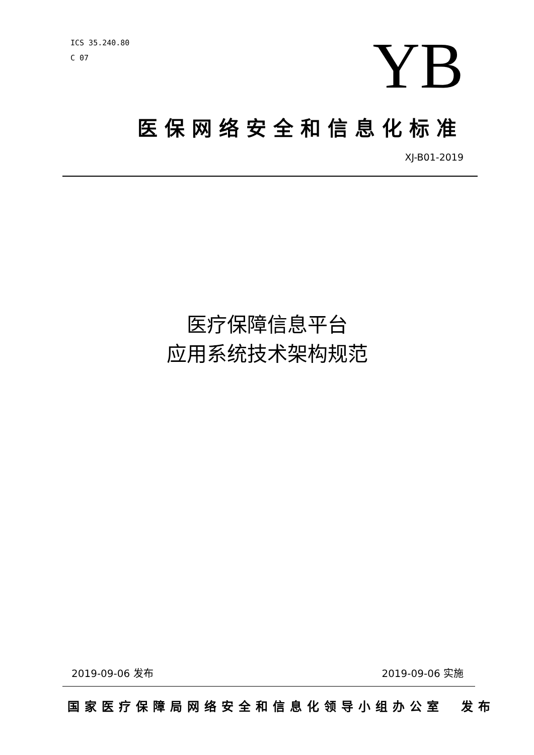ICS 35.240.80
C 07
YB
医保网络安全和信息化标准
XJ-B01-2019
医疗保障信息平台
应用系统技术架构规范
2019-09-06 发布 2019-09-06 实施
国家医疗保障局网络安全和信息化领导小组办公室　发布